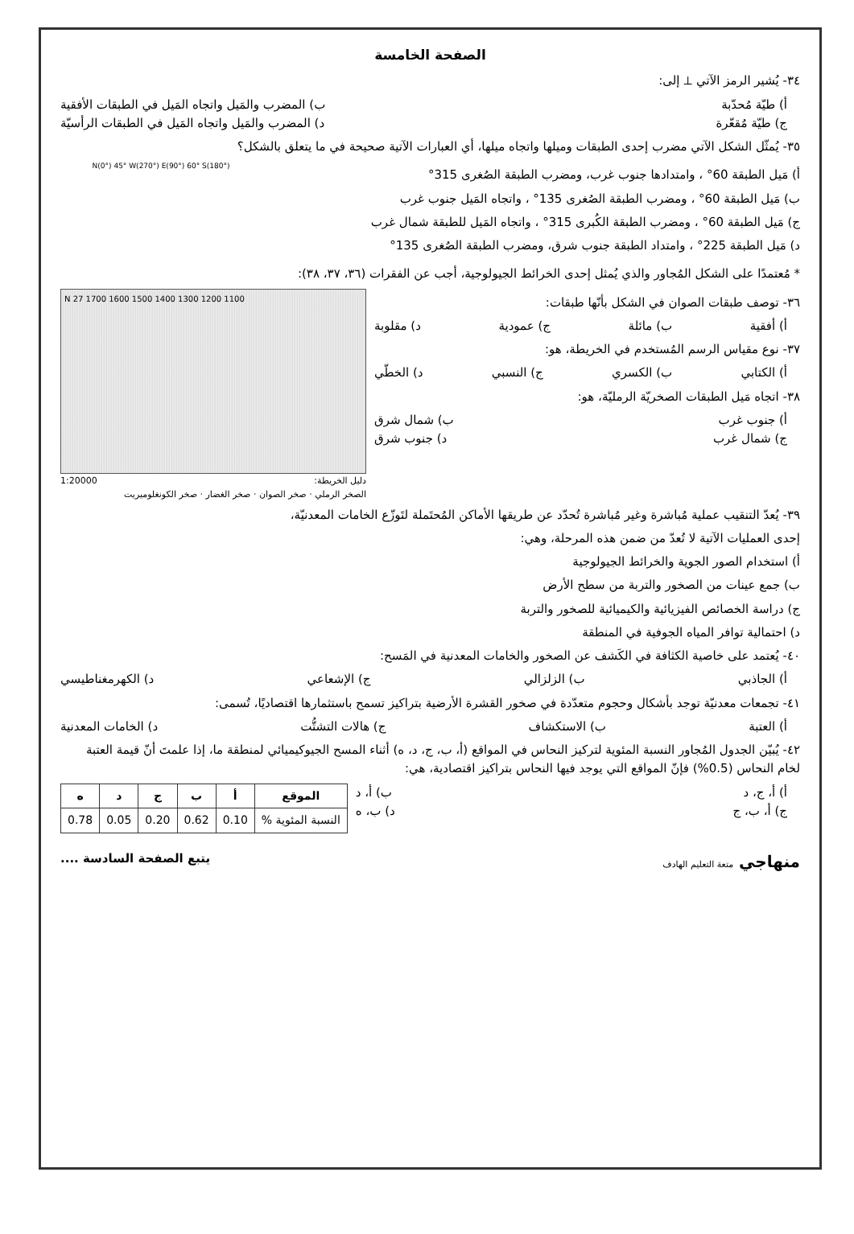الصفحة الخامسة
٣٤- يُشير الرمز الآتي ⟂ إلى:
أ) طيّة مُحدّبة ب) المضرب والمَيل واتجاه المَيل في الطبقات الأفقية
ج) طيّة مُقعّرة د) المضرب والمَيل واتجاه المَيل في الطبقات الرأسيّة
٣٥- يُمثّل الشكل الآتي مضرب إحدى الطبقات وميلها واتجاه ميلها، أي العبارات الآتية صحيحة في ما يتعلق بالشكل؟
أ) مَيل الطبقة 60° ، وامتدادها جنوب غرب، ومضرب الطبقة الصُغرى 315°
ب) مَيل الطبقة 60° ، ومضرب الطبقة الصُغرى 135° ، واتجاه المَيل جنوب غرب
ج) مَيل الطبقة 60° ، ومضرب الطبقة الكُبرى 315° ، واتجاه المَيل للطبقة شمال غرب
د) مَيل الطبقة 225° ، وامتداد الطبقة جنوب شرق، ومضرب الطبقة الصُغرى 135°
N(0°) 45° W(270°) E(90°) 60° S(180°)
* مُعتمدًا على الشكل المُجاور والذي يُمثل إحدى الخرائط الجيولوجية، أجب عن الفقرات (٣٦، ٣٧، ٣٨):
٣٦- توصف طبقات الصوان في الشكل بأنّها طبقات:
أ) أفقية ب) مائلة ج) عمودية د) مقلوبة
٣٧- نوع مقياس الرسم المُستخدم في الخريطة، هو:
أ) الكتابي ب) الكسري ج) النسبي د) الخطّي
٣٨- اتجاه مَيل الطبقات الصخريّة الرمليّة، هو:
أ) جنوب غرب ب) شمال شرق
ج) شمال غرب د) جنوب شرق
N 27 1700 1600 1500 1400 1300 1200 1100
دليل الخريطة: 1:20000
الصخر الرملي · صخر الصوان · صخر الغضار · صخر الكونغلوميريت
٣٩- يُعدّ التنقيب عملية مُباشرة وغير مُباشرة تُحدّد عن طريقها الأماكن المُحتَملة لتَوزّع الخامات المعدنيّة،
إحدى العمليات الآتية لا تُعدّ من ضمن هذه المرحلة، وهي:
أ) استخدام الصور الجوية والخرائط الجيولوجية
ب) جمع عينات من الصخور والتربة من سطح الأرض
ج) دراسة الخصائص الفيزيائية والكيميائية للصخور والتربة
د) احتمالية توافر المياه الجوفية في المنطقة
٤٠- يُعتمد على خاصية الكثافة في الكَشف عن الصخور والخامات المعدنية في المَسح:
أ) الجاذبي ب) الزلزالي ج) الإشعاعي د) الكهرمغناطيسي
٤١- تجمعات معدنيّة توجد بأشكال وحجوم متعدّدة في صخور القشرة الأرضية بتراكيز تسمح باستثمارها اقتصاديًا، تُسمى:
أ) العتبة ب) الاستكشاف ج) هالات التشتُّت د) الخامات المعدنية
٤٢- يُبيّن الجدول المُجاور النسبة المئوية لتركيز النحاس في المواقع (أ، ب، ج، د، ه) أثناء المسح الجيوكيميائي لمنطقة ما، إذا علمتَ أنّ قيمة العتبة لخام النحاس (0.5%) فإنّ المواقع التي يوجد فيها النحاس بتراكيز اقتصادية، هي:
أ) أ، ج، د ب) أ، د
ج) أ، ب، ج د) ب، ه
| الموقع | أ | ب | ج | د | ه |
| --- | --- | --- | --- | --- | --- |
| النسبة المئوية % | 0.10 | 0.62 | 0.20 | 0.05 | 0.78 |
منهاجي متعة التعليم الهادف يتبع الصفحة السادسة ....